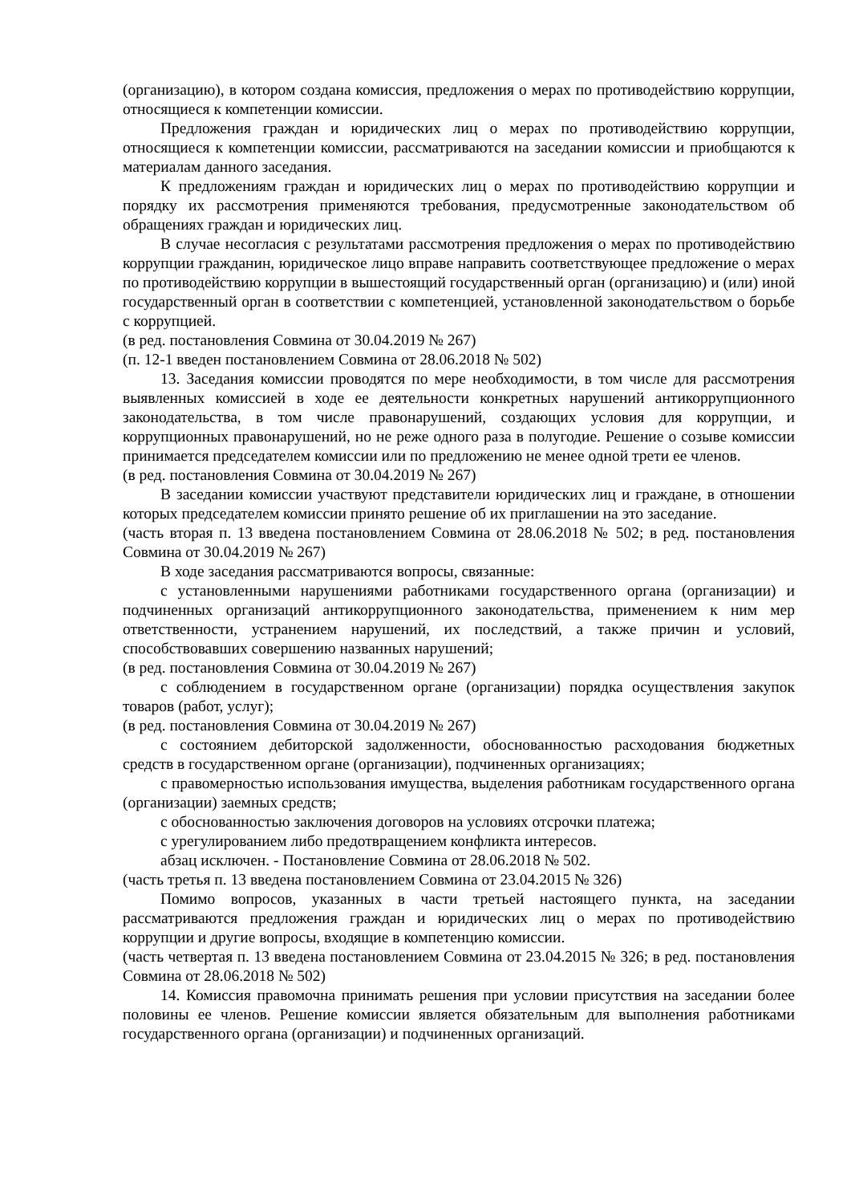(организацию), в котором создана комиссия, предложения о мерах по противодействию коррупции, относящиеся к компетенции комиссии.
Предложения граждан и юридических лиц о мерах по противодействию коррупции, относящиеся к компетенции комиссии, рассматриваются на заседании комиссии и приобщаются к материалам данного заседания.
К предложениям граждан и юридических лиц о мерах по противодействию коррупции и порядку их рассмотрения применяются требования, предусмотренные законодательством об обращениях граждан и юридических лиц.
В случае несогласия с результатами рассмотрения предложения о мерах по противодействию коррупции гражданин, юридическое лицо вправе направить соответствующее предложение о мерах по противодействию коррупции в вышестоящий государственный орган (организацию) и (или) иной государственный орган в соответствии с компетенцией, установленной законодательством о борьбе с коррупцией.
(в ред. постановления Совмина от 30.04.2019 № 267)
(п. 12-1 введен постановлением Совмина от 28.06.2018 № 502)
13. Заседания комиссии проводятся по мере необходимости, в том числе для рассмотрения выявленных комиссией в ходе ее деятельности конкретных нарушений антикоррупционного законодательства, в том числе правонарушений, создающих условия для коррупции, и коррупционных правонарушений, но не реже одного раза в полугодие. Решение о созыве комиссии принимается председателем комиссии или по предложению не менее одной трети ее членов.
(в ред. постановления Совмина от 30.04.2019 № 267)
В заседании комиссии участвуют представители юридических лиц и граждане, в отношении которых председателем комиссии принято решение об их приглашении на это заседание.
(часть вторая п. 13 введена постановлением Совмина от 28.06.2018 № 502; в ред. постановления Совмина от 30.04.2019 № 267)
В ходе заседания рассматриваются вопросы, связанные:
с установленными нарушениями работниками государственного органа (организации) и подчиненных организаций антикоррупционного законодательства, применением к ним мер ответственности, устранением нарушений, их последствий, а также причин и условий, способствовавших совершению названных нарушений;
(в ред. постановления Совмина от 30.04.2019 № 267)
с соблюдением в государственном органе (организации) порядка осуществления закупок товаров (работ, услуг);
(в ред. постановления Совмина от 30.04.2019 № 267)
с состоянием дебиторской задолженности, обоснованностью расходования бюджетных средств в государственном органе (организации), подчиненных организациях;
с правомерностью использования имущества, выделения работникам государственного органа (организации) заемных средств;
с обоснованностью заключения договоров на условиях отсрочки платежа;
с урегулированием либо предотвращением конфликта интересов.
абзац исключен. - Постановление Совмина от 28.06.2018 № 502.
(часть третья п. 13 введена постановлением Совмина от 23.04.2015 № 326)
Помимо вопросов, указанных в части третьей настоящего пункта, на заседании рассматриваются предложения граждан и юридических лиц о мерах по противодействию коррупции и другие вопросы, входящие в компетенцию комиссии.
(часть четвертая п. 13 введена постановлением Совмина от 23.04.2015 № 326; в ред. постановления Совмина от 28.06.2018 № 502)
14. Комиссия правомочна принимать решения при условии присутствия на заседании более половины ее членов. Решение комиссии является обязательным для выполнения работниками государственного органа (организации) и подчиненных организаций.